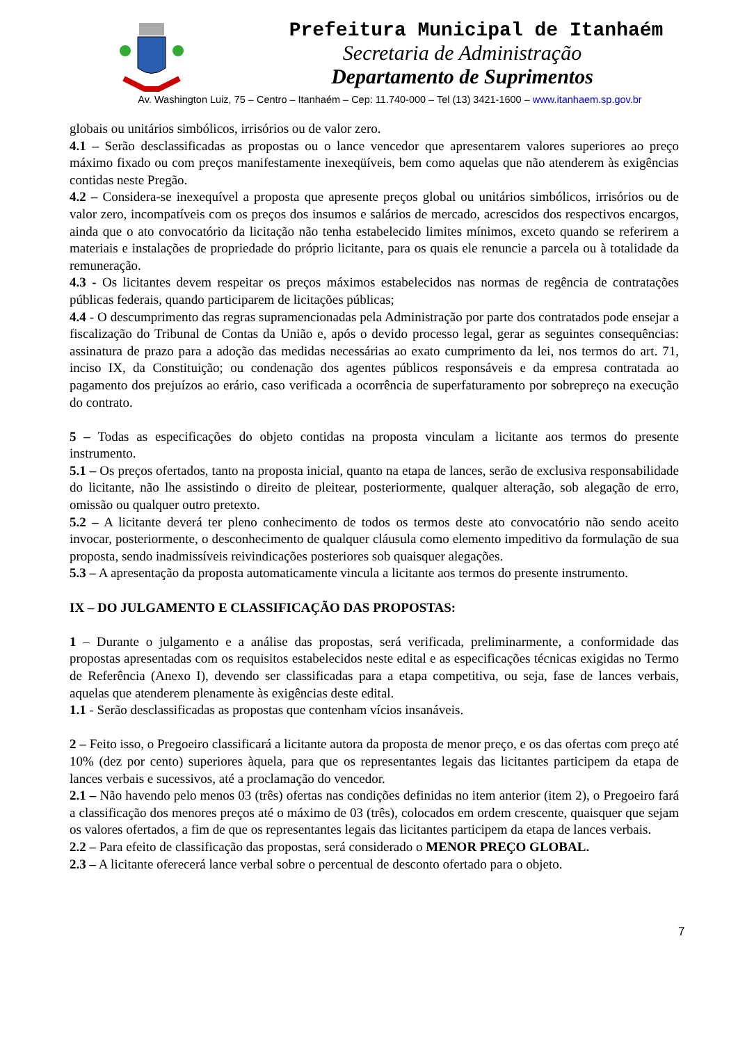Prefeitura Municipal de Itanhaém
Secretaria de Administração
Departamento de Suprimentos
Av. Washington Luiz, 75 – Centro – Itanhaém – Cep: 11.740-000 – Tel (13) 3421-1600 – www.itanhaem.sp.gov.br
globais ou unitários simbólicos, irrisórios ou de valor zero.
4.1 – Serão desclassificadas as propostas ou o lance vencedor que apresentarem valores superiores ao preço máximo fixado ou com preços manifestamente inexeqüíveis, bem como aquelas que não atenderem às exigências contidas neste Pregão.
4.2 – Considera-se inexequível a proposta que apresente preços global ou unitários simbólicos, irrisórios ou de valor zero, incompatíveis com os preços dos insumos e salários de mercado, acrescidos dos respectivos encargos, ainda que o ato convocatório da licitação não tenha estabelecido limites mínimos, exceto quando se referirem a materiais e instalações de propriedade do próprio licitante, para os quais ele renuncie a parcela ou à totalidade da remuneração.
4.3 - Os licitantes devem respeitar os preços máximos estabelecidos nas normas de regência de contratações públicas federais, quando participarem de licitações públicas;
4.4 - O descumprimento das regras supramencionadas pela Administração por parte dos contratados pode ensejar a fiscalização do Tribunal de Contas da União e, após o devido processo legal, gerar as seguintes consequências: assinatura de prazo para a adoção das medidas necessárias ao exato cumprimento da lei, nos termos do art. 71, inciso IX, da Constituição; ou condenação dos agentes públicos responsáveis e da empresa contratada ao pagamento dos prejuízos ao erário, caso verificada a ocorrência de superfaturamento por sobrepreço na execução do contrato.
5 – Todas as especificações do objeto contidas na proposta vinculam a licitante aos termos do presente instrumento.
5.1 – Os preços ofertados, tanto na proposta inicial, quanto na etapa de lances, serão de exclusiva responsabilidade do licitante, não lhe assistindo o direito de pleitear, posteriormente, qualquer alteração, sob alegação de erro, omissão ou qualquer outro pretexto.
5.2 – A licitante deverá ter pleno conhecimento de todos os termos deste ato convocatório não sendo aceito invocar, posteriormente, o desconhecimento de qualquer cláusula como elemento impeditivo da formulação de sua proposta, sendo inadmissíveis reivindicações posteriores sob quaisquer alegações.
5.3 – A apresentação da proposta automaticamente vincula a licitante aos termos do presente instrumento.
IX – DO JULGAMENTO E CLASSIFICAÇÃO DAS PROPOSTAS:
1 – Durante o julgamento e a análise das propostas, será verificada, preliminarmente, a conformidade das propostas apresentadas com os requisitos estabelecidos neste edital e as especificações técnicas exigidas no Termo de Referência (Anexo I), devendo ser classificadas para a etapa competitiva, ou seja, fase de lances verbais, aquelas que atenderem plenamente às exigências deste edital.
1.1 - Serão desclassificadas as propostas que contenham vícios insanáveis.
2 – Feito isso, o Pregoeiro classificará a licitante autora da proposta de menor preço, e os das ofertas com preço até 10% (dez por cento) superiores àquela, para que os representantes legais das licitantes participem da etapa de lances verbais e sucessivos, até a proclamação do vencedor.
2.1 – Não havendo pelo menos 03 (três) ofertas nas condições definidas no item anterior (item 2), o Pregoeiro fará a classificação dos menores preços até o máximo de 03 (três), colocados em ordem crescente, quaisquer que sejam os valores ofertados, a fim de que os representantes legais das licitantes participem da etapa de lances verbais.
2.2 – Para efeito de classificação das propostas, será considerado o MENOR PREÇO GLOBAL.
2.3 – A licitante oferecerá lance verbal sobre o percentual de desconto ofertado para o objeto.
7